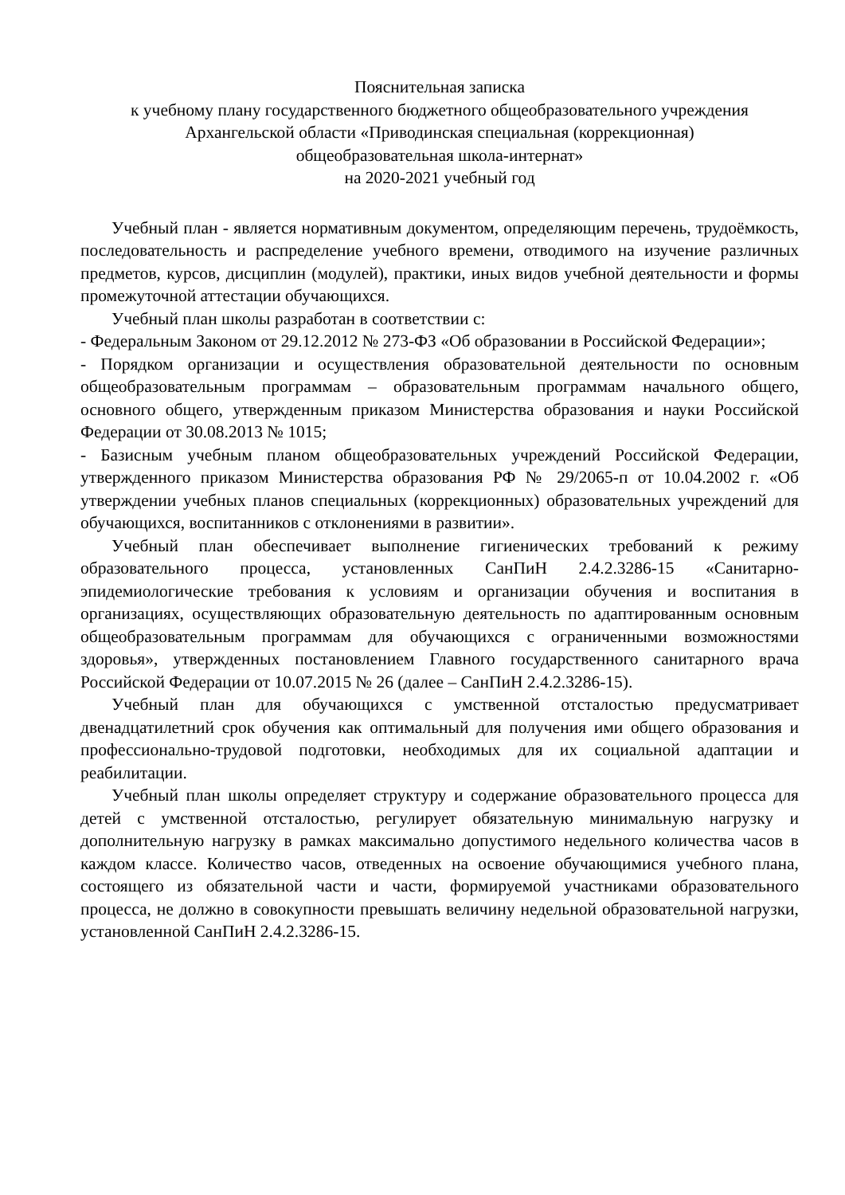Пояснительная записка
к учебному плану государственного бюджетного общеобразовательного учреждения
Архангельской области «Приводинская специальная (коррекционная)
общеобразовательная школа-интернат»
на 2020-2021 учебный год
Учебный план - является нормативным документом, определяющим перечень, трудоёмкость, последовательность и распределение учебного времени, отводимого на изучение различных предметов, курсов, дисциплин (модулей), практики, иных видов учебной деятельности и формы промежуточной аттестации обучающихся.
Учебный план школы разработан в соответствии с:
- Федеральным Законом от 29.12.2012 № 273-ФЗ «Об образовании в Российской Федерации»;
- Порядком организации и осуществления образовательной деятельности по основным общеобразовательным программам – образовательным программам начального общего, основного общего, утвержденным приказом Министерства образования и науки Российской Федерации от 30.08.2013 № 1015;
- Базисным учебным планом общеобразовательных учреждений Российской Федерации, утвержденного приказом Министерства образования РФ № 29/2065-п от 10.04.2002 г. «Об утверждении учебных планов специальных (коррекционных) образовательных учреждений для обучающихся, воспитанников с отклонениями в развитии».
Учебный план обеспечивает выполнение гигиенических требований к режиму образовательного процесса, установленных СанПиН 2.4.2.3286-15 «Санитарно-эпидемиологические требования к условиям и организации обучения и воспитания в организациях, осуществляющих образовательную деятельность по адаптированным основным общеобразовательным программам для обучающихся с ограниченными возможностями здоровья», утвержденных постановлением Главного государственного санитарного врача Российской Федерации от 10.07.2015 № 26 (далее – СанПиН 2.4.2.3286-15).
Учебный план для обучающихся с умственной отсталостью предусматривает двенадцатилетний срок обучения как оптимальный для получения ими общего образования и профессионально-трудовой подготовки, необходимых для их социальной адаптации и реабилитации.
Учебный план школы определяет структуру и содержание образовательного процесса для детей с умственной отсталостью, регулирует обязательную минимальную нагрузку и дополнительную нагрузку в рамках максимально допустимого недельного количества часов в каждом классе. Количество часов, отведенных на освоение обучающимися учебного плана, состоящего из обязательной части и части, формируемой участниками образовательного процесса, не должно в совокупности превышать величину недельной образовательной нагрузки, установленной СанПиН 2.4.2.3286-15.